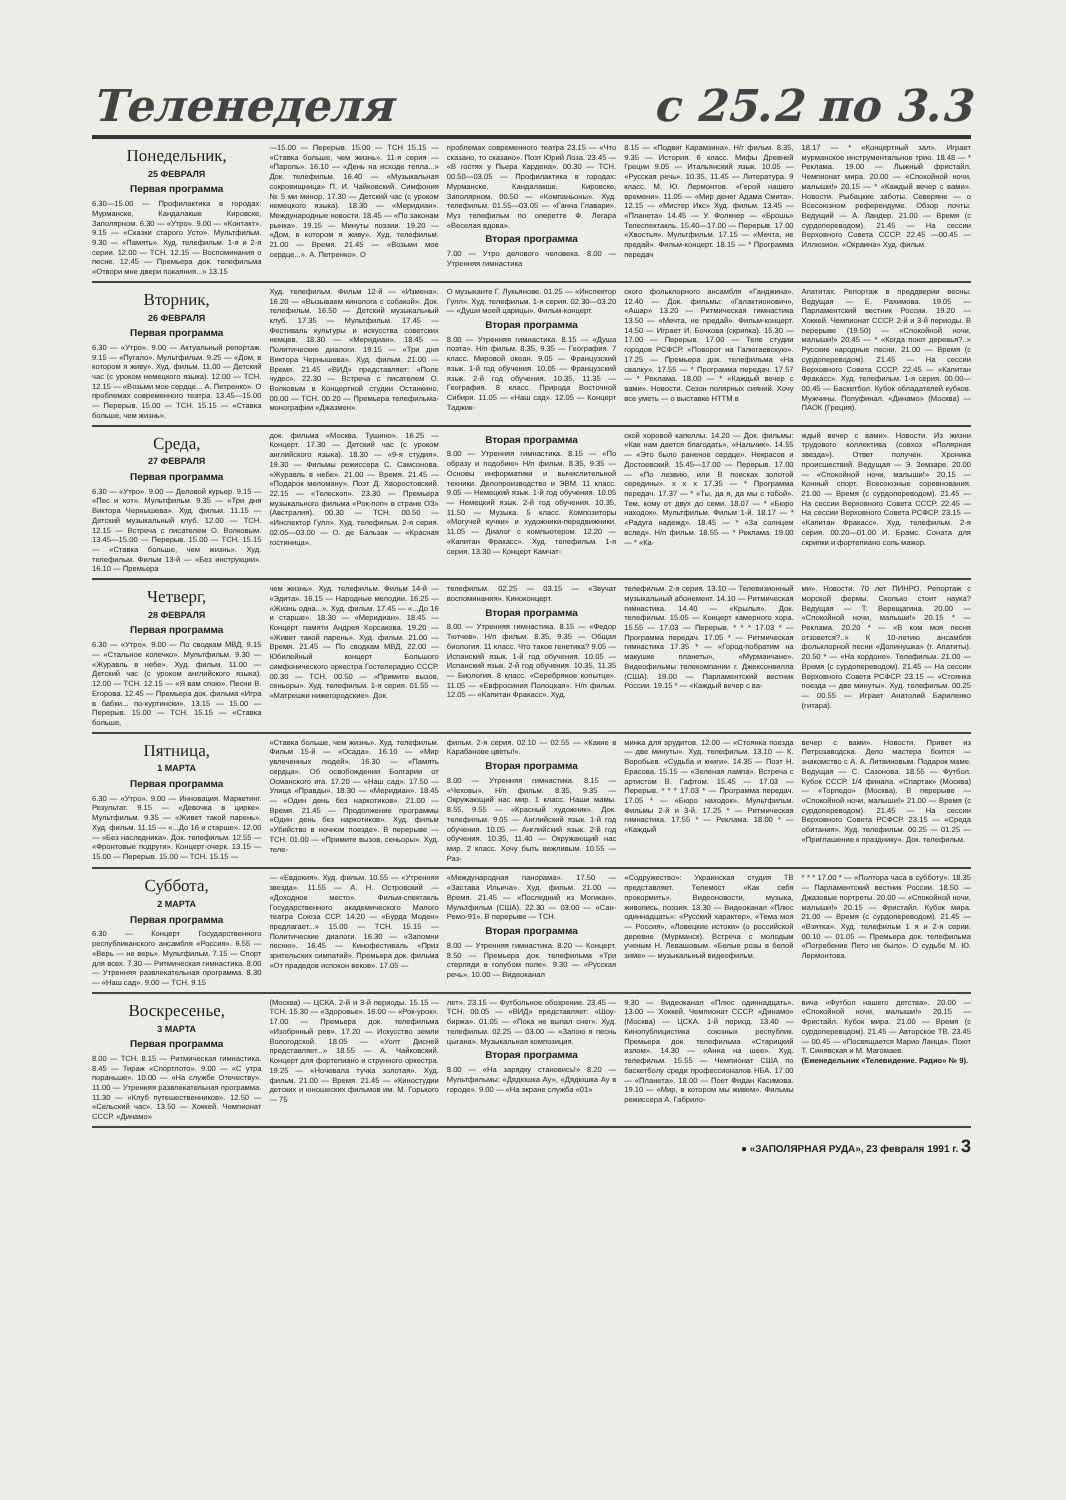Теленеделя с 25.2 по 3.3
Понедельник,
25 ФЕВРАЛЯ
Первая программа
6.30—15.00 — Профилактика в городах: Мурманске, Кандалакше Кировске, Заполярном. 6.30 — «Утро». 9.00 — «Контакт». 9.15 — «Сказки старого Усто». Мультфильм. 9.30 — «Память». Худ. телефильм. 1-я и 2-я серии. 12.00 — ТСН. 12.15 — Воспоминания о песне. 12.45 — Премьера док. телефильма «Отвори мне двери покаяния...» 13.15
—15.00 — Перерыв. 15.00 — ТСН 15.15 — «Ставка больше, чем жизнь». 11-я серия — «Пароль». 16.10 — «День на исходе тепла...» Док. телефильм. 16.40 — «Музыкальная сокровищница» П. И. Чайковский. Симфония № 5 ми минор. 17.30 — Детский час (с уроком немецкого языка). 18.30 — «Меридиан». Международные новости. 18.45 — «По законам рынка». 19.15 — Минуты поэзии. 19.20 — «Дом, в котором я живу». Худ. телефильм. 21.00 — Время. 21.45 — «Возьми мое сердце...». А. Петренко». О
проблемах современного театра 23.15 — «Что сказано, то сказано». Поэт Юрий Лоза. 23.45 — «В гостях у Пьера Кардена». 00.30 — ТСН. 00.50—03.05 — Профилактика в городах: Мурманске, Кандалакше, Кировске, Заполярном. 00.50 — «Компаньоны». Худ. телефильм. 01.55—03.05 — «Ганна Главари». Муз телефильм по оперетте Ф. Легара «Веселая вдова».
Вторая программа
7.00 — Утро делового человека. 8.00 — Утренняя гимнастика
8.15 — «Подвиг Карамзина». Н/г фильм. 8.35, 9.35 — История. 6 класс. Мифы Древней Греции 9.05 — Итальянский язык. 10.05 — «Русская речь». 10.35, 11.45 — Литература. 9 класс. М. Ю. Лермонтов. «Герой нашего времени». 11.05 — «Мир денег Адама Смита». 12.15 — «Мистер Икс» Худ. фильм. 13.45 — «Планета» 14.45 — У. Фолкнер — «Брошь» Телеспектакль. 15.40—17.00 — Перерыв. 17.00 «Хвостья». Мультфильм. 17.15 — «Мечта, не предай». Фильм-концерт. 18.15 — * Программа передач
18.17 — * «Концертный зал». Играет мурманское инструментальное трио. 18.48 — * Реклама. 19.00 — Лыжный фристайл. Чемпионат мира. 20.00 — «Спокойной ночи, малыши!» 20.15 — * «Каждый вечер с вами». Новости. Рыбацкие заботы. Северяне — о Всесоюзном референдуме. Обзор почты. Ведущий — А. Ландер. 21.00 — Время (с сурдопереводом). 21.45 — На сессии Верховного Совета СССР. 22.45 —00.45 — Иллюзион. «Окраина» Худ. фильм.
Вторник,
26 ФЕВРАЛЯ
Первая программа
6.30 — «Утро». 9.00 — Актуальный репортаж. 9.15 — «Пугало». Мультфильм. 9.25 — «Дом, в котором я живу». Худ. фильм. 11.00 — Детский час (с уроком немецкого языка). 12.00 — ТСН. 12.15 — «Возьми мое сердце... А. Петренко». О проблемах современного театра. 13.45—15.00 — Перерыв. 15.00 — ТСН. 15.15 — «Ставка больше, чем жизнь».
Худ. телефильм. Фильм 12-й — «Измена». 16.20 — «Вызываем кинолога с собакой». Док. телефильм. 16.50 — Детский музыкальный клуб. 17.35 — Мультфильм. 17.45 — Фестиваль культуры и искусства советских немцев. 18.30 — «Меридиан». 18.45 — Политические диалоги. 19.15 — «Три дня Виктора Чернышева». Худ. фильм. 21.00 — Время. 21.45 «ВИД» представляет: «Поле чудес». 22.30 — Встреча с писателем О. Волковым в Концертной студии Останкино. 00.00 — ТСН. 00.20 — Премьера телефильма-монографии «Джазмен».
О музыканте Г. Лукьянове. 01.25 — «Инспектор Гулл». Худ. телефильм. 1-я серия. 02.30—03.20 — «Души моей царицы». Фильм-концерт.
Вторая программа
8.00 — Утренняя гимнастика. 8.15 — «Душа поэта». Н/п фильм. 8.35, 9.35 — География. 7 класс. Мировой океан. 9.05 — Французский язык. 1-й год обучения. 10.05 — Французский язык. 2-й год обучения. 10.35, 11.35 — География. 8 класс. Природа Восточной Сибири. 11.05 — «Наш сад». 12.05 — Концерт Таджик-
ского фольклорного ансамбля «Ганджина». 12.40 — Док. фильмы: «Галактионович», «Ашар» 13.20 — Ритмическая гимнастика 13.50 — «Мечта, не предай». Фильм-концерт. 14.50 — Играет И. Бочкова (скрипка). 15.30 — 17.00 — Перерыв. 17.00 — Теле студии городов РСФСР. «Поворот на Галюгаевскую». 17.25 — Премьера док. телефильма «На свалку». 17.55 — * Программа передач. 17.57 — * Реклама. 18.00 — * «Каждый вечер с вами». Новости. Сезон полярных сияний. Хочу все уметь — о выставке НТТМ в
Апатитах. Репортаж в преддверии весны. Ведущая — Е. Рахимова. 19.05 — Парламентский вестник России. 19.20 — Хоккей. Чемпионат СССР. 2-й и 3-й периоды. В перерыве (19.50) — «Спокойной ночи, малыши!» 20.45 — * «Когда поют деревья?..» Русские народные песни. 21.00 — Время (с сурдопереводом). 21.45 — На сессии Верховного Совета СССР. 22.45 — «Капитан Фракасс». Худ. телефильм. 1-я серия. 00.00—00.45 — Баскетбол. Кубок обладателей кубков. Мужчины. Полуфинал. «Динамо» (Москва) — ПАОК (Греция).
Среда,
27 ФЕВРАЛЯ
Первая программа
6.30 — «Утро». 9.00 — Деловой курьер. 9.15 — «Пес и кот». Мультфильм. 9.35 — «Три дня Виктора Чернышева». Худ. фильм. 11.15 — Детский музыкальный клуб. 12.00 — ТСН. 12.15 — Встреча с писателем О. Волковым. 13.45—15.00 — Перерыв. 15.00 — ТСН. 15.15 — «Ставка больше, чем жизнь». Худ. телефильм. Фильм 13-й — «Без инструкции». 16.10 — Премьера
док. фильма «Москва. Тушино». 16.25 — Концерт. 17.30 — Детский час (с уроком английского языка). 18.30 — «9-я студия». 19.30 — Фильмы режиссера С. Самсонова. «Журавль в небе». 21.00 — Время. 21.45 — «Подарок меломану». Поэт Д. Хворостовский. 22.15 — «Телескоп». 23.30 — Премьера музыкального фильма «Рок-поп» в стране ОЗ» (Австралия). 00.30 — ТСН. 00.50 — «Инспектор Гулл». Худ. телефильм. 2-я серия. 02.05—03.00 — О. де Бальзак — «Красная гостиница».
Вторая программа
8.00 — Утренняя гимнастика. 8.15 — «По образу и подобию» Н/п фильм. 8.35, 9.35 — Основы информатики и вычислительной техники. Делопроизводство и ЭВМ. 11 класс. 9.05 — Немецкий язык. 1-й год обучения. 10.05 — Немецкий язык. 2-й год обучения. 10.35, 11.50 — Музыка. 5 класс. Композиторы «Могучей кучки» и художники-передвижники. 11.05 — Диалог с компьютером. 12.20 — «Капитан Фракасс». Худ. телефильм. 1-я серия. 13.30 — Концерт Камчат-
ской хоровой капеллы. 14.20 — Док. фильмы: «Как нам дается благодать», «Нальчик». 14.55 — «Это было раненое сердце». Некрасов и Достоевский. 15.45—17.00 — Перерыв. 17.00 — «По лезвию, или В поисках золотой середины». x x x 17.35 — * Программа передач. 17.37 — * «Ты, да я, да мы с тобой». Тем, кому от двух до семи. 18.07 — * «Бюро находок». Мультфильм. Фильм 1-й. 18.17 — * «Радуга надежд». 18.45 — * «За солнцем вслед». Н/п фильм. 18.55 — * Реклама. 19.00 — * «Ка-
ждый вечер с вами». Новости. Из жизни трудового коллектива (совхоз «Полярная звезда»). Ответ получен. Хроника происшествий. Ведущая — Э. Земзаре. 20.00 — «Спокойной ночи, малыши!» 20.15 — Конный спорт. Всесоюзные соревнования. 21.00 — Время (с сурдопереводом). 21.45 — На сессии Верховного Совета СССР. 22.45 — На сессии Верховного Совета РСФСР. 23.15 — «Капитан Фракасс». Худ. телефильм. 2-я серия. 00.20—01.00 И. Брамс. Соната для скрипки и фортепиано соль мажор.
Четверг,
28 ФЕВРАЛЯ
Первая программа
6.30 — «Утро». 9.00 — По сводкам МВД. 9.15 — «Стальное колечко». Мультфильм. 9.30 — «Журавль в небе». Худ. фильм. 11.00 — Детский час (с уроком английского языка). 12.00 — ТСН. 12.15 — «Я вам спою». Песни В. Егорова. 12.45 — Премьера док. фильма «Игра в бабки... по-куртински». 13.15 — 15.00 — Перерыв. 15.00 — ТСН. 15.15 — «Ставка больше,
чем жизнь». Худ. телефильм. Фильм 14-й — «Эдита». 16.15 — Народные мелодии. 16.25 — «Жизнь одна...». Худ. фильм. 17.45 — «...До 16 и старше». 18.30 — «Меридиан». 18.45 — Концерт памяти Андрея Корсакова. 19.20 — «Живет такой парень». Худ. фильм. 21.00 — Время. 21.45 — По сводкам МВД. 22.00 — Юбилейный концерт Большого симфонического оркестра Гостелерадио СССР. 00.30 — ТСН. 00.50 — «Примите вызов, сеньоры». Худ. телефильм. 1-я серия. 01.55 — «Матрешки нижегородские». Док.
телефильм. 02.25 — 03.15 — «Звучат воспоминания». Киноконцерт.
Вторая программа
8.00 — Утренняя гимнастика. 8.15 — «Федор Тютчев». Н/п фильм. 8.35, 9.35 — Общая биология. 11 класс. Что такое генетика? 9.05 — Испанский язык. 1-й год обучения. 10.05 — Испанский язык. 2-й год обучения. 10.35, 11.35 — Биология. 8 класс. «Серебряное копытце». 11.05 — «Евфросиния Полоцкая». Н/п фильм. 12.05 — «Капитан Фракасс». Худ.
телефильм. 2-я серия. 13.10 — Телевизионный музыкальный абонемент. 14.10 — Ритмическая гимнастика. 14.40 — «Крылья». Док. телефильм. 15.05 — Концерт камерного хора. 15.55 — 17.03 — Перерыв. * * * 17.03 * — Программа передач. 17.05 * — Ритмическая гимнастика 17.35 * — «Город-побратим на макушке планеты», «Мурманчане». Видеофильмы телекомпании г. Джексонвилла (США). 19.00 — Парламентский вестник России. 19.15 * — «Каждый вечер с ва-
ми». Новости. 70 лет ПИНРО. Репортаж с морской фермы. Сколько стоит наука? Ведущая — Т. Верещагина. 20.00 — «Спокойной ночи, малыши!» 20.15 * — Реклама. 20.20 * — «В ком моя песня отзовется?..» К 10-летию ансамбля фольклорной песни «Долинушка» (г. Апатиты). 20.50 * — «На кордоне». Телефильм. 21.00 — Время (с сурдопереводом). 21.45 — На сессии Верховного Совета РСФСР. 23.15 — «Стоянка поезда — две минуты». Худ. телефильм. 00.25 — 00.55 — Играет Анатолий Бариленко (гитара).
Пятница,
1 МАРТА
Первая программа
6.30 — «Утро». 9.00 — Инновация. Маркетинг. Результат. 9.15 — «Девочка в цирке». Мультфильм. 9.35 — «Живет такой парень». Худ. фильм. 11.15 — «...До 16 и старше». 12.00 — «Без наследника». Док. телефильм. 12.55 — «Фронтовые подруги». Концерт-очерк. 13.15 — 15.00 — Перерыв. 15.00 — ТСН. 15.15 —
«Ставка больше, чем жизнь». Худ. телефильм. Фильм 15-й — «Осада». 16.10 — «Мир увлеченных людей». 16.30 — «Память сердца». Об освобождении Болгарии от Османского ига. 17.20 — «Наш сад». 17.50 — Улица «Правды». 18.30 — «Меридиан». 18.45 — «Один день без наркотиков». 21.00 — Время. 21.45 — Продолжение программы «Один день без наркотиков». Худ. фильм «Убийство в ночном поезде». В перерыве — ТСН. 01.00 — «Примите вызов, сеньоры». Худ. теле-
фильм. 2-я серия. 02.10 — 02.55 — «Какие в Карабанове цветы!».
Вторая программа
8.00 — Утренняя гимнастика. 8.15 — «Чеховы». Н/п фильм. 8.35, 9.35 — Окружающий нас мир. 1 класс. Наши мамы. 8.55, 9.55 — «Красный художник». Док. телефильм. 9.05 — Английский язык. 1-й год обучения. 10.05 — Английский язык. 2-й год обучения. 10.35, 11.40 — Окружающий нас мир. 2 класс. Хочу быть вежливым. 10.55 — Раз-
минка для эрудитов. 12.00 — «Стоянка поезда — две минуты». Худ. телефильм. 13.10 — К. Воробьев. «Судьба и книги». 14.35 — Поэт Н. Ерасова. 15.15 — «Зеленая лампа». Встреча с артистом В. Гафтом. 15.45 — 17.03 — Перерыв. * * * 17.03 * — Программа передач. 17.05 * — «Бюро находок». Мультфильм. Фильмы 2-й и 3-й. 17.25 * — Ритмическая гимнастика. 17.55 * — Реклама. 18.00 * — «Каждый
вечер с вами». Новости. Привет из Петрозаводска. Дело мастера боится — знакомство с А. А. Литвиновым. Подарок маме. Ведущая — С. Сазонова. 18.55 — Футбол. Кубок СССР. 1/4 финала. «Спартак» (Москва) — «Торпедо» (Москва). В перерыве — «Спокойной ночи, малыши!» 21.00 — Время (с сурдопереводом). 21.45 — На сессии Верховного Совета РСФСР. 23.15 — «Среда обитания». Худ. телефильм. 00.25 — 01.25 — «Приглашение к празднику». Док. телефильм.
Суббота,
2 МАРТА
Первая программа
6.30 — Концерт Государственного республиканского ансамбля «Россия». 6.55 — «Верь — не верь». Мультфильм. 7.15 — Спорт для всех. 7.30 — Ритмическая гимнастика. 8.00 — Утренняя развлекательная программа. 8.30 — «Наш сад». 9.00 — ТСН. 9.15
— «Евдокия». Худ. фильм. 10.55 — «Утренняя звезда». 11.55 — А. Н. Островский — «Доходное место». Фильм-спектакль Государственного академического Малого театра Союза ССР. 14.20 — «Бурда Моден» предлагает...» 15.00 — ТСН. 15.15 — Политические диалоги. 16.30 — «Запомни песню». 16.45 — Кинофестиваль «Приз зрительских симпатий». Премьера док. фильма «От прадедов испокон веков». 17.05 —
«Международная панорама». 17.50 — «Застава Ильича». Худ. фильм. 21.00 — Время. 21.45 — «Последний из Могикан». Мультфильм (США). 22.30 — 03.00 — «Сан-Ремо-91». В перерыве — ТСН.
Вторая программа
8.00 — Утренняя гимнастика. 8.20 — Концерт. 8.50 — Премьера док. телефильма «Три стерляди в голубом поле». 9.30 — «Русская речь». 10.00 — Видеоканал
«Содружество»: Украинская студия ТВ представляет. Телемост «Как себя прокормить». Видеоновости, музыка, живопись, поэзия. 13.30 — Видеоканал «Плюс одиннадцать»: «Русский характер», «Тема моя — Россия», «Ловецкие истоки» (о российской деревне (Мурманск). Встреча с молодым ученым Н. Левашовым. «Белые розы в белой зиме» — музыкальный видеофильм.
* * * 17.00 * — «Полтора часа в субботу». 18.35 — Парламентский вестник России. 18.50 — Джазовые портреты. 20.00 — «Спокойной ночи, малыши!» 20.15 — Фристайл. Кубок мира. 21.00 — Время (с сурдопереводом). 21.45 — «Взятка». Худ. телефильм 1 я и 2-я серии. 00.10 — 01.05 — Премьера док. телефильма «Погребение Пето не было». О судьбе М. Ю. Лермонтова.
Воскресенье,
3 МАРТА
Первая программа
8.00 — ТСН. 8.15 — Ритмическая гимнастика. 8.45 — Тираж «Спортлото». 9.00 — «С утра пораньше». 10.00 — «На службе Отечеству». 11.00 — Утренняя развлекательная программа. 11.30 — «Клуб путешественников». 12.50 — «Сельский час». 13.50 — Хоккей. Чемпионат СССР. «Динамо»
(Москва) — ЦСКА. 2-й и 3-й периоды. 15.15 — ТСН. 15.30 — «Здоровье». 16.00 — «Рок-урок». 17.00 — Премьера док. телефильма «Изобрнный рев». 17.20 — Искусство земли Вологодской. 18.05 — «Уолт Дисней представляет...» 18.55 — А. Чайковский. Концерт для фортепиано и струнного оркестра. 19.25 — «Ночевала тучка золотая». Худ. фильм. 21.00 — Время. 21.45 — «Киностудии детских и юношеских фильмов им. М. Горького — 75
лет». 23.15 — Футбольное обозрение. 23.45 — ТСН. 00.05 — «ВИД» представляет: «Шоу-биржа». 01.05 — «Пока не выпал снег». Худ. телефильм. 02.25 — 03.00 — «Запою я песнь цыгана». Музыкальная композиция.
Вторая программа
8.00 — «На зарядку становись!» 8.20 — Мультфильмы: «Дядюшка Ау», «Дядюшка Ау в городе». 9.00 — «На экране служба «01»
9.30 — Видеоканал «Плюс одиннадцать». 13.00 — Хоккей. Чемпионат СССР. «Динамо» (Москва) — ЦСКА. 1-й период. 13.40 — Кинопублицистика союзных республик. Премьера док. телефильма «Старицкий излом». 14.30 — «Анна на шее». Худ. телефильм. 15.55 — Чемпионат США по баскетболу среди профессионалов НБА. 17.00 — «Планета». 18.00 — Поет Фидан Касимова. 19.10 — «Мир, в котором мы живем». Фильмы режиссера А. Габрило-
вича «Футбол нашего детства». 20.00 — «Спокойной ночи, малыши!» 20.15 — Фристайл. Кубок мира. 21.00 — Время (с сурдопереводом). 21.45 — Авторское ТВ. 23.45 — 00.45 — «Посвящается Марио Ланца». Поют Т. Синявская и М. Магомаев.
(Еженедельник «Телевидение. Радио» № 9).
● «ЗАПОЛЯРНАЯ РУДА», 23 февраля 1991 г. 3